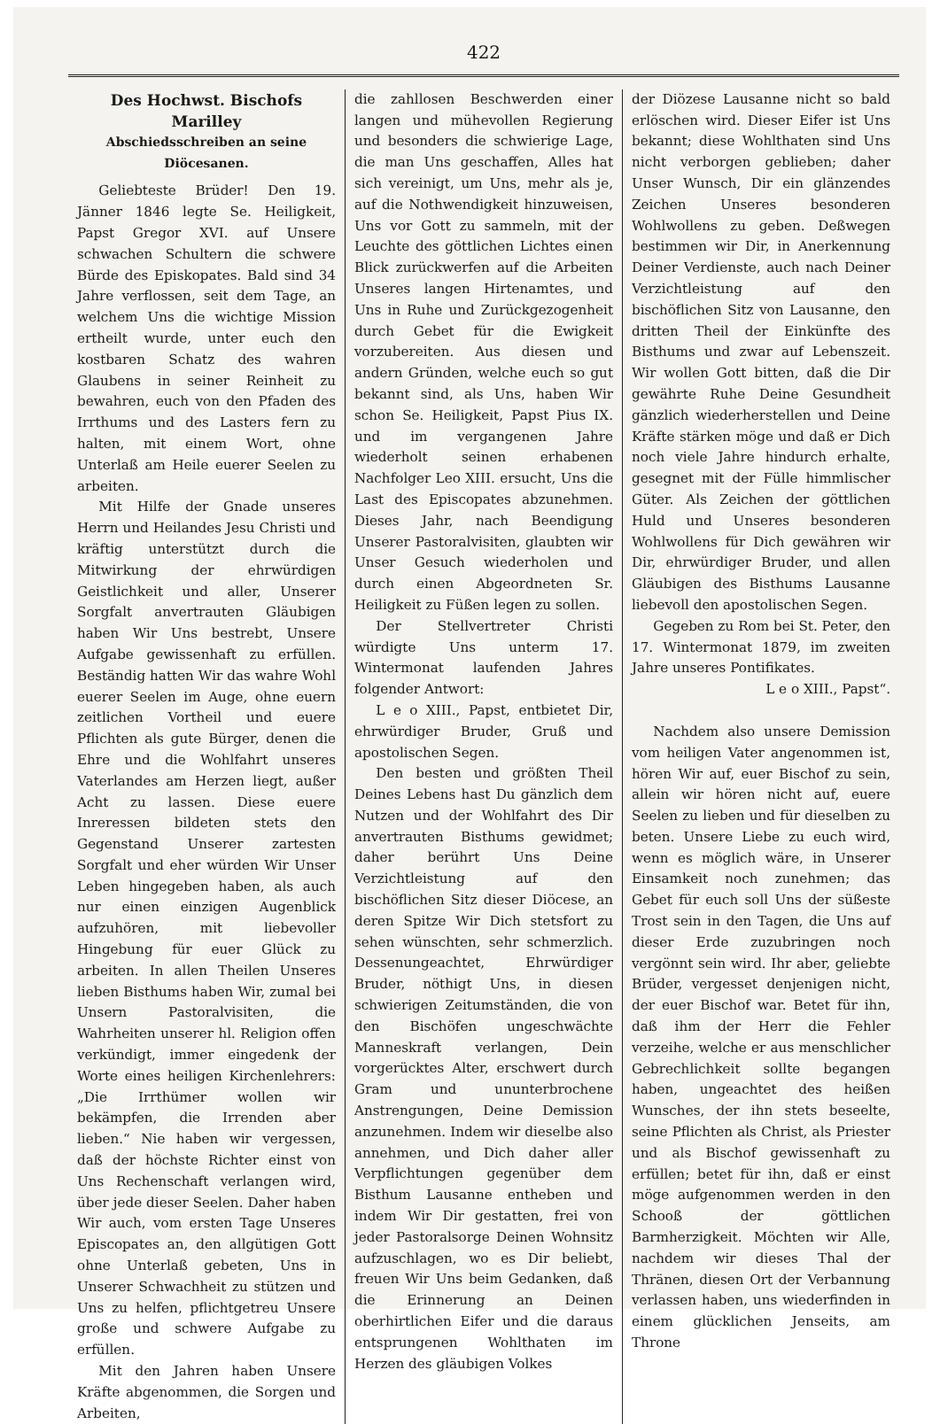422
Des Hochwst. Bischofs Marilley
Abschiedsschreiben an seine Diöcesanen.
Geliebteste Brüder! Den 19. Jänner 1846 legte Se. Heiligkeit, Papst Gregor XVI. auf Unsere schwachen Schultern die schwere Bürde des Episkopates. Bald sind 34 Jahre verflossen, seit dem Tage, an welchem Uns die wichtige Mission ertheilt wurde, unter euch den kostbaren Schatz des wahren Glaubens in seiner Reinheit zu bewahren, euch von den Pfaden des Irrthums und des Lasters fern zu halten, mit einem Wort, ohne Unterlaß am Heile euerer Seelen zu arbeiten.
Mit Hilfe der Gnade unseres Herrn und Heilandes Jesu Christi und kräftig unterstützt durch die Mitwirkung der ehrwürdigen Geistlichkeit und aller, Unserer Sorgfalt anvertrauten Gläubigen haben Wir Uns bestrebt, Unsere Aufgabe gewissenhaft zu erfüllen. Beständig hatten Wir das wahre Wohl euerer Seelen im Auge, ohne euern zeitlichen Vortheil und euere Pflichten als gute Bürger, denen die Ehre und die Wohlfahrt unseres Vaterlandes am Herzen liegt, außer Acht zu lassen. Diese euere Inreressen bildeten stets den Gegenstand Unserer zartesten Sorgfalt und eher würden Wir Unser Leben hingegeben haben, als auch nur einen einzigen Augenblick aufzuhören, mit liebevoller Hingebung für euer Glück zu arbeiten. In allen Theilen Unseres lieben Bisthums haben Wir, zumal bei Unsern Pastoralvisiten, die Wahrheiten unserer hl. Religion offen verkündigt, immer eingedenk der Worte eines heiligen Kirchenlehrers: „Die Irrthümer wollen wir bekämpfen, die Irrenden aber lieben.“ Nie haben wir vergessen, daß der höchste Richter einst von Uns Rechenschaft verlangen wird, über jede dieser Seelen. Daher haben Wir auch, vom ersten Tage Unseres Episcopates an, den allgütigen Gott ohne Unterlaß gebeten, Uns in Unserer Schwachheit zu stützen und Uns zu helfen, pflichtgetreu Unsere große und schwere Aufgabe zu erfüllen.
Mit den Jahren haben Unsere Kräfte abgenommen, die Sorgen und Arbeiten,
die zahllosen Beschwerden einer langen und mühevollen Regierung und besonders die schwierige Lage, die man Uns geschaffen, Alles hat sich vereinigt, um Uns, mehr als je, auf die Nothwendigkeit hinzuweisen, Uns vor Gott zu sammeln, mit der Leuchte des göttlichen Lichtes einen Blick zurückwerfen auf die Arbeiten Unseres langen Hirtenamtes, und Uns in Ruhe und Zurückgezogenheit durch Gebet für die Ewigkeit vorzubereiten. Aus diesen und andern Gründen, welche euch so gut bekannt sind, als Uns, haben Wir schon Se. Heiligkeit, Papst Pius IX. und im vergangenen Jahre wiederholt seinen erhabenen Nachfolger Leo XIII. ersucht, Uns die Last des Episcopates abzunehmen. Dieses Jahr, nach Beendigung Unserer Pastoralvisiten, glaubten wir Unser Gesuch wiederholen und durch einen Abgeordneten Sr. Heiligkeit zu Füßen legen zu sollen.
Der Stellvertreter Christi würdigte Uns unterm 17. Wintermonat laufenden Jahres folgender Antwort:
L e o XIII., Papst, entbietet Dir, ehrwürdiger Bruder, Gruß und apostolischen Segen.
Den besten und größten Theil Deines Lebens hast Du gänzlich dem Nutzen und der Wohlfahrt des Dir anvertrauten Bisthums gewidmet; daher berührt Uns Deine Verzichtleistung auf den bischöflichen Sitz dieser Diöcese, an deren Spitze Wir Dich stetsfort zu sehen wünschten, sehr schmerzlich. Dessenungeachtet, Ehrwürdiger Bruder, nöthigt Uns, in diesen schwierigen Zeitumständen, die von den Bischöfen ungeschwächte Manneskraft verlangen, Dein vorgerücktes Alter, erschwert durch Gram und ununterbrochene Anstrengungen, Deine Demission anzunehmen. Indem wir dieselbe also annehmen, und Dich daher aller Verpflichtungen gegenüber dem Bisthum Lausanne entheben und indem Wir Dir gestatten, frei von jeder Pastoralsorge Deinen Wohnsitz aufzuschlagen, wo es Dir beliebt, freuen Wir Uns beim Gedanken, daß die Erinnerung an Deinen oberhirtlichen Eifer und die daraus entsprungenen Wohlthaten im Herzen des gläubigen Volkes
der Diözese Lausanne nicht so bald erlöschen wird. Dieser Eifer ist Uns bekannt; diese Wohlthaten sind Uns nicht verborgen geblieben; daher Unser Wunsch, Dir ein glänzendes Zeichen Unseres besonderen Wohlwollens zu geben. Deßwegen bestimmen wir Dir, in Anerkennung Deiner Verdienste, auch nach Deiner Verzichtleistung auf den bischöflichen Sitz von Lausanne, den dritten Theil der Einkünfte des Bisthums und zwar auf Lebenszeit. Wir wollen Gott bitten, daß die Dir gewährte Ruhe Deine Gesundheit gänzlich wiederherstellen und Deine Kräfte stärken möge und daß er Dich noch viele Jahre hindurch erhalte, gesegnet mit der Fülle himmlischer Güter. Als Zeichen der göttlichen Huld und Unseres besonderen Wohlwollens für Dich gewähren wir Dir, ehrwürdiger Bruder, und allen Gläubigen des Bisthums Lausanne liebevoll den apostolischen Segen.
Gegeben zu Rom bei St. Peter, den 17. Wintermonat 1879, im zweiten Jahre unseres Pontifikates.
L e o XIII., Papst“.
Nachdem also unsere Demission vom heiligen Vater angenommen ist, hören Wir auf, euer Bischof zu sein, allein wir hören nicht auf, euere Seelen zu lieben und für dieselben zu beten. Unsere Liebe zu euch wird, wenn es möglich wäre, in Unserer Einsamkeit noch zunehmen; das Gebet für euch soll Uns der süßeste Trost sein in den Tagen, die Uns auf dieser Erde zuzubringen noch vergönnt sein wird. Ihr aber, geliebte Brüder, vergesset denjenigen nicht, der euer Bischof war. Betet für ihn, daß ihm der Herr die Fehler verzeihe, welche er aus menschlicher Gebrechlichkeit sollte begangen haben, ungeachtet des heißen Wunsches, der ihn stets beseelte, seine Pflichten als Christ, als Priester und als Bischof gewissenhaft zu erfüllen; betet für ihn, daß er einst möge aufgenommen werden in den Schooß der göttlichen Barmherzigkeit. Möchten wir Alle, nachdem wir dieses Thal der Thränen, diesen Ort der Verbannung verlassen haben, uns wiederfinden in einem glücklichen Jenseits, am Throne